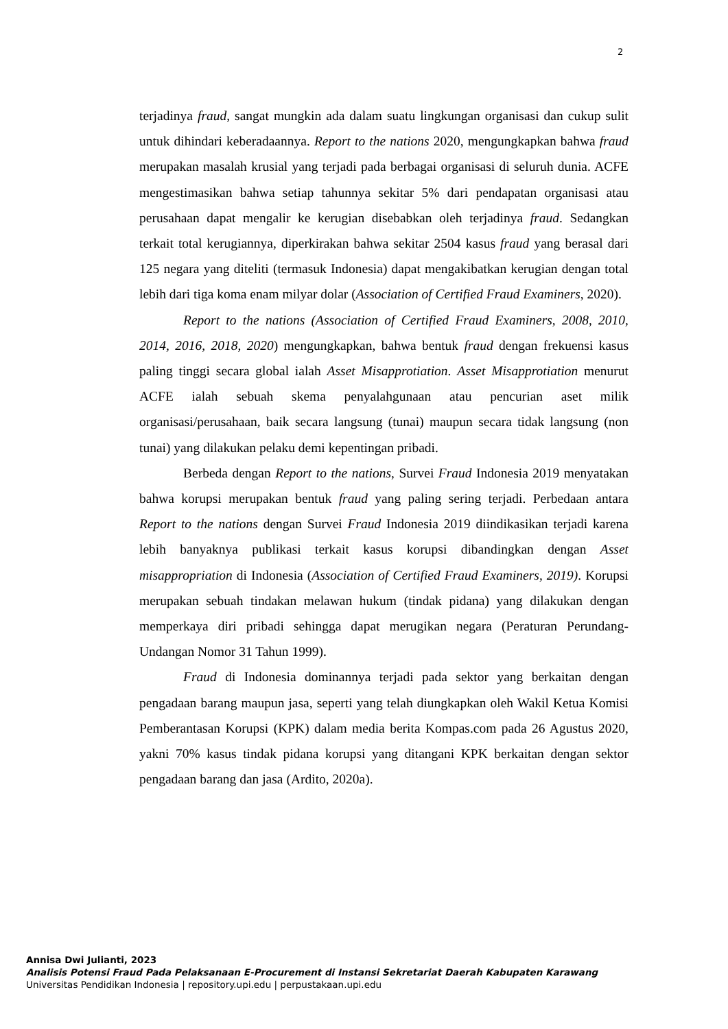2
terjadinya fraud, sangat mungkin ada dalam suatu lingkungan organisasi dan cukup sulit untuk dihindari keberadaannya. Report to the nations 2020, mengungkapkan bahwa fraud merupakan masalah krusial yang terjadi pada berbagai organisasi di seluruh dunia. ACFE mengestimasikan bahwa setiap tahunnya sekitar 5% dari pendapatan organisasi atau perusahaan dapat mengalir ke kerugian disebabkan oleh terjadinya fraud. Sedangkan terkait total kerugiannya, diperkirakan bahwa sekitar 2504 kasus fraud yang berasal dari 125 negara yang diteliti (termasuk Indonesia) dapat mengakibatkan kerugian dengan total lebih dari tiga koma enam milyar dolar (Association of Certified Fraud Examiners, 2020).
Report to the nations (Association of Certified Fraud Examiners, 2008, 2010, 2014, 2016, 2018, 2020) mengungkapkan, bahwa bentuk fraud dengan frekuensi kasus paling tinggi secara global ialah Asset Misapprotiation. Asset Misapprotiation menurut ACFE ialah sebuah skema penyalahgunaan atau pencurian aset milik organisasi/perusahaan, baik secara langsung (tunai) maupun secara tidak langsung (non tunai) yang dilakukan pelaku demi kepentingan pribadi.
Berbeda dengan Report to the nations, Survei Fraud Indonesia 2019 menyatakan bahwa korupsi merupakan bentuk fraud yang paling sering terjadi. Perbedaan antara Report to the nations dengan Survei Fraud Indonesia 2019 diindikasikan terjadi karena lebih banyaknya publikasi terkait kasus korupsi dibandingkan dengan Asset misappropriation di Indonesia (Association of Certified Fraud Examiners, 2019). Korupsi merupakan sebuah tindakan melawan hukum (tindak pidana) yang dilakukan dengan memperkaya diri pribadi sehingga dapat merugikan negara (Peraturan Perundang-Undangan Nomor 31 Tahun 1999).
Fraud di Indonesia dominannya terjadi pada sektor yang berkaitan dengan pengadaan barang maupun jasa, seperti yang telah diungkapkan oleh Wakil Ketua Komisi Pemberantasan Korupsi (KPK) dalam media berita Kompas.com pada 26 Agustus 2020, yakni 70% kasus tindak pidana korupsi yang ditangani KPK berkaitan dengan sektor pengadaan barang dan jasa (Ardito, 2020a).
Annisa Dwi Julianti, 2023
Analisis Potensi Fraud Pada Pelaksanaan E-Procurement di Instansi Sekretariat Daerah Kabupaten Karawang
Universitas Pendidikan Indonesia | repository.upi.edu | perpustakaan.upi.edu